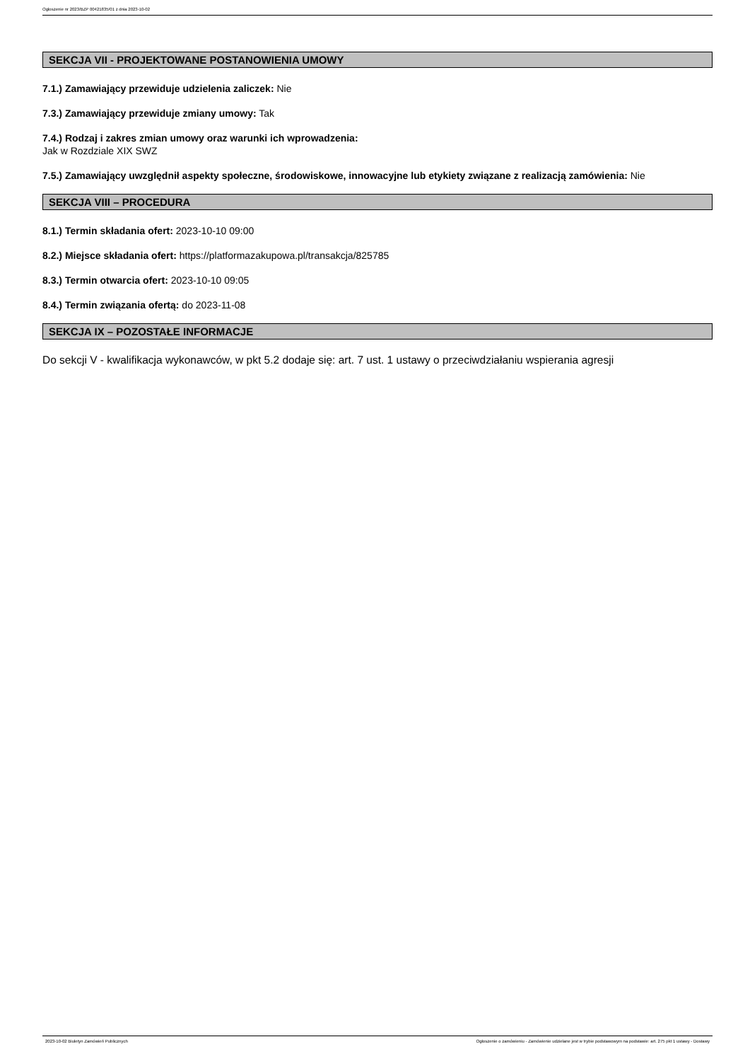Ogłoszenie nr 2023/BZP 00421835/01 z dnia 2023-10-02
SEKCJA VII - PROJEKTOWANE POSTANOWIENIA UMOWY
7.1.) Zamawiający przewiduje udzielenia zaliczek: Nie
7.3.) Zamawiający przewiduje zmiany umowy: Tak
7.4.) Rodzaj i zakres zmian umowy oraz warunki ich wprowadzenia:
Jak w Rozdziale XIX SWZ
7.5.) Zamawiający uwzględnił aspekty społeczne, środowiskowe, innowacyjne lub etykiety związane z realizacją zamówienia: Nie
SEKCJA VIII – PROCEDURA
8.1.) Termin składania ofert: 2023-10-10 09:00
8.2.) Miejsce składania ofert: https://platformazakupowa.pl/transakcja/825785
8.3.) Termin otwarcia ofert: 2023-10-10 09:05
8.4.) Termin związania ofertą: do 2023-11-08
SEKCJA IX – POZOSTAŁE INFORMACJE
Do sekcji V - kwalifikacja wykonawców, w pkt 5.2 dodaje się: art. 7 ust. 1 ustawy o przeciwdziałaniu wspierania agresji
2023-10-02 Biuletyn Zamówień Publicznych Ogłoszenie o zamówieniu - Zamówienie udzielane jest w trybie podstawowym na podstawie: art. 275 pkt 1 ustawy - Dostawy